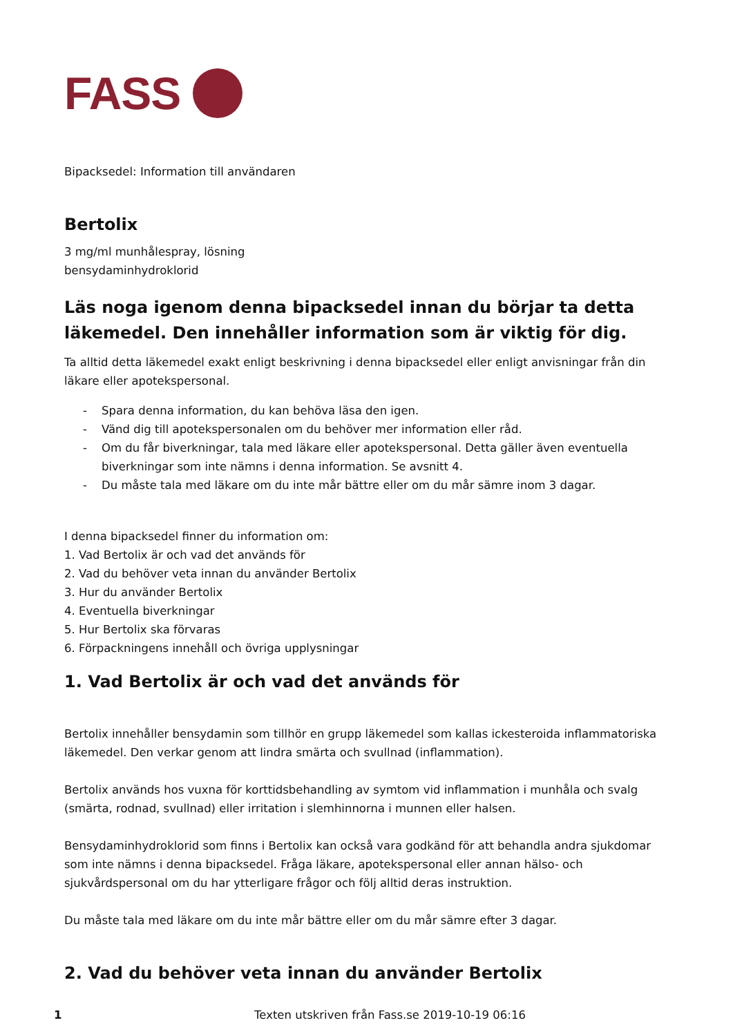FASS
Bipacksedel: Information till användaren
Bertolix
3 mg/ml munhålespray, lösning
bensydaminhydroklorid
Läs noga igenom denna bipacksedel innan du börjar ta detta läkemedel. Den innehåller information som är viktig för dig.
Ta alltid detta läkemedel exakt enligt beskrivning i denna bipacksedel eller enligt anvisningar från din läkare eller apotekspersonal.
- Spara denna information, du kan behöva läsa den igen.
- Vänd dig till apotekspersonalen om du behöver mer information eller råd.
- Om du får biverkningar, tala med läkare eller apotekspersonal. Detta gäller även eventuella biverkningar som inte nämns i denna information. Se avsnitt 4.
- Du måste tala med läkare om du inte mår bättre eller om du mår sämre inom 3 dagar.
I denna bipacksedel finner du information om:
1. Vad Bertolix är och vad det används för
2. Vad du behöver veta innan du använder Bertolix
3. Hur du använder Bertolix
4. Eventuella biverkningar
5. Hur Bertolix ska förvaras
6. Förpackningens innehåll och övriga upplysningar
1. Vad Bertolix är och vad det används för
Bertolix innehåller bensydamin som tillhör en grupp läkemedel som kallas ickesteroida inflammatoriska läkemedel. Den verkar genom att lindra smärta och svullnad (inflammation).
Bertolix används hos vuxna för korttidsbehandling av symtom vid inflammation i munhåla och svalg (smärta, rodnad, svullnad) eller irritation i slemhinnorna i munnen eller halsen.
Bensydaminhydroklorid som finns i Bertolix kan också vara godkänd för att behandla andra sjukdomar som inte nämns i denna bipacksedel. Fråga läkare, apotekspersonal eller annan hälso- och sjukvårdspersonal om du har ytterligare frågor och följ alltid deras instruktion.
Du måste tala med läkare om du inte mår bättre eller om du mår sämre efter 3 dagar.
2. Vad du behöver veta innan du använder Bertolix
1 Texten utskriven från Fass.se 2019-10-19 06:16